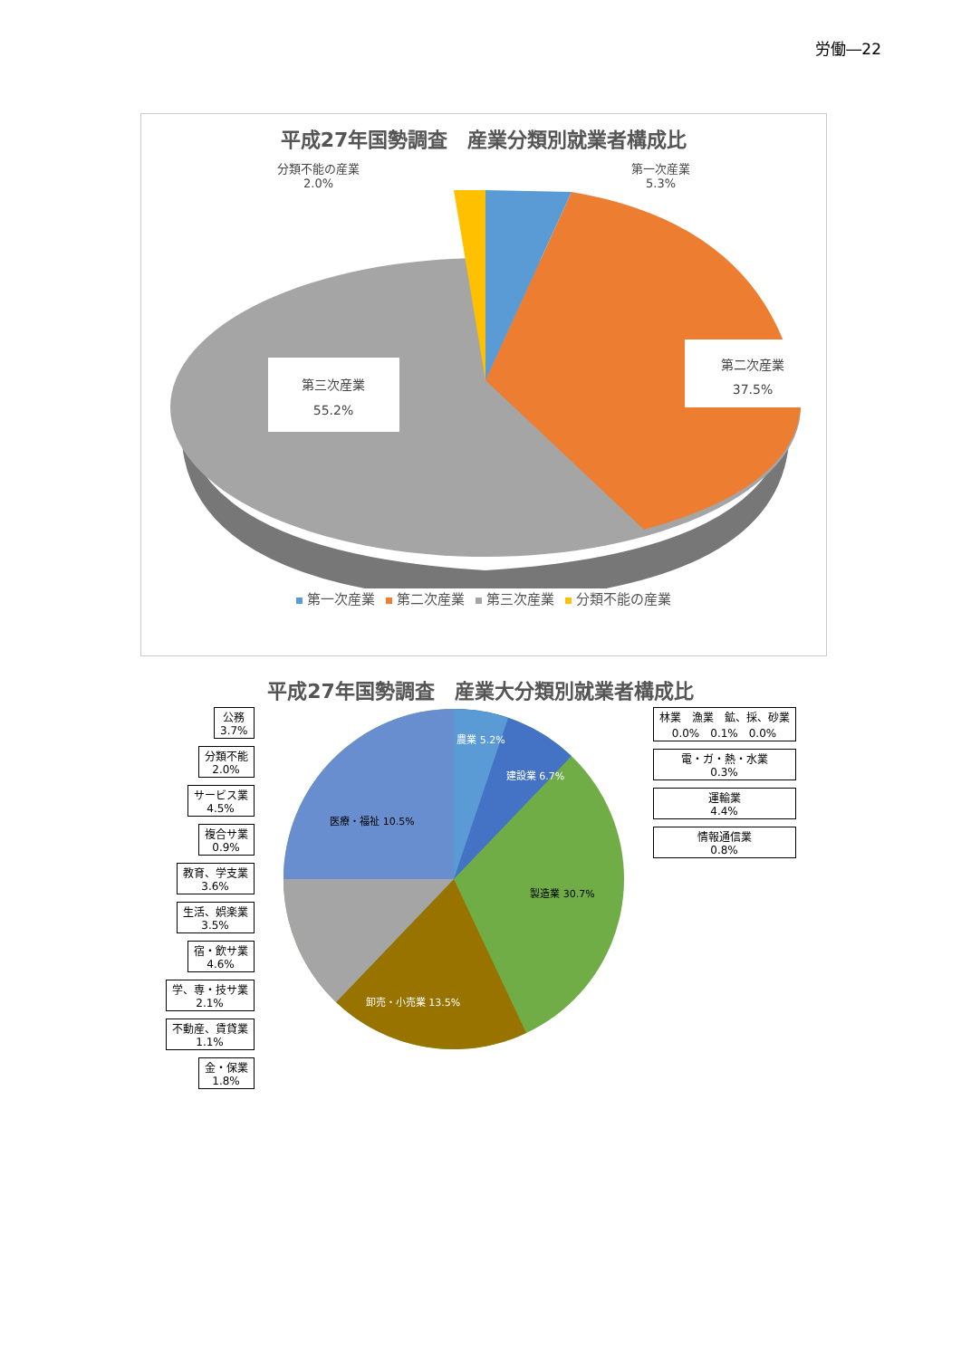労働―22
平成27年国勢調査　産業分類別就業者構成比
分類不能の産業
2.0%
第一次産業
5.3%
第二次産業
37.5%
第三次産業
55.2%
第一次産業 第二次産業 第三次産業 分類不能の産業
平成27年国勢調査　産業大分類別就業者構成比
公務
3.7%
分類不能
2.0%
サービス業
4.5%
複合サ業
0.9%
教育、学支業
3.6%
生活、娯楽業
3.5%
宿・飲サ業
4.6%
学、専・技サ業
2.1%
不動産、賃貸業
1.1%
金・保業
1.8%
医療・福祉 10.5%
卸売・小売業 13.5%
製造業 30.7%
農業 5.2%
建設業 6.7%
林業　漁業　鉱、採、砂業
0.0%　0.1%　0.0%
電・ガ・熱・水業
0.3%
運輸業
4.4%
情報通信業
0.8%